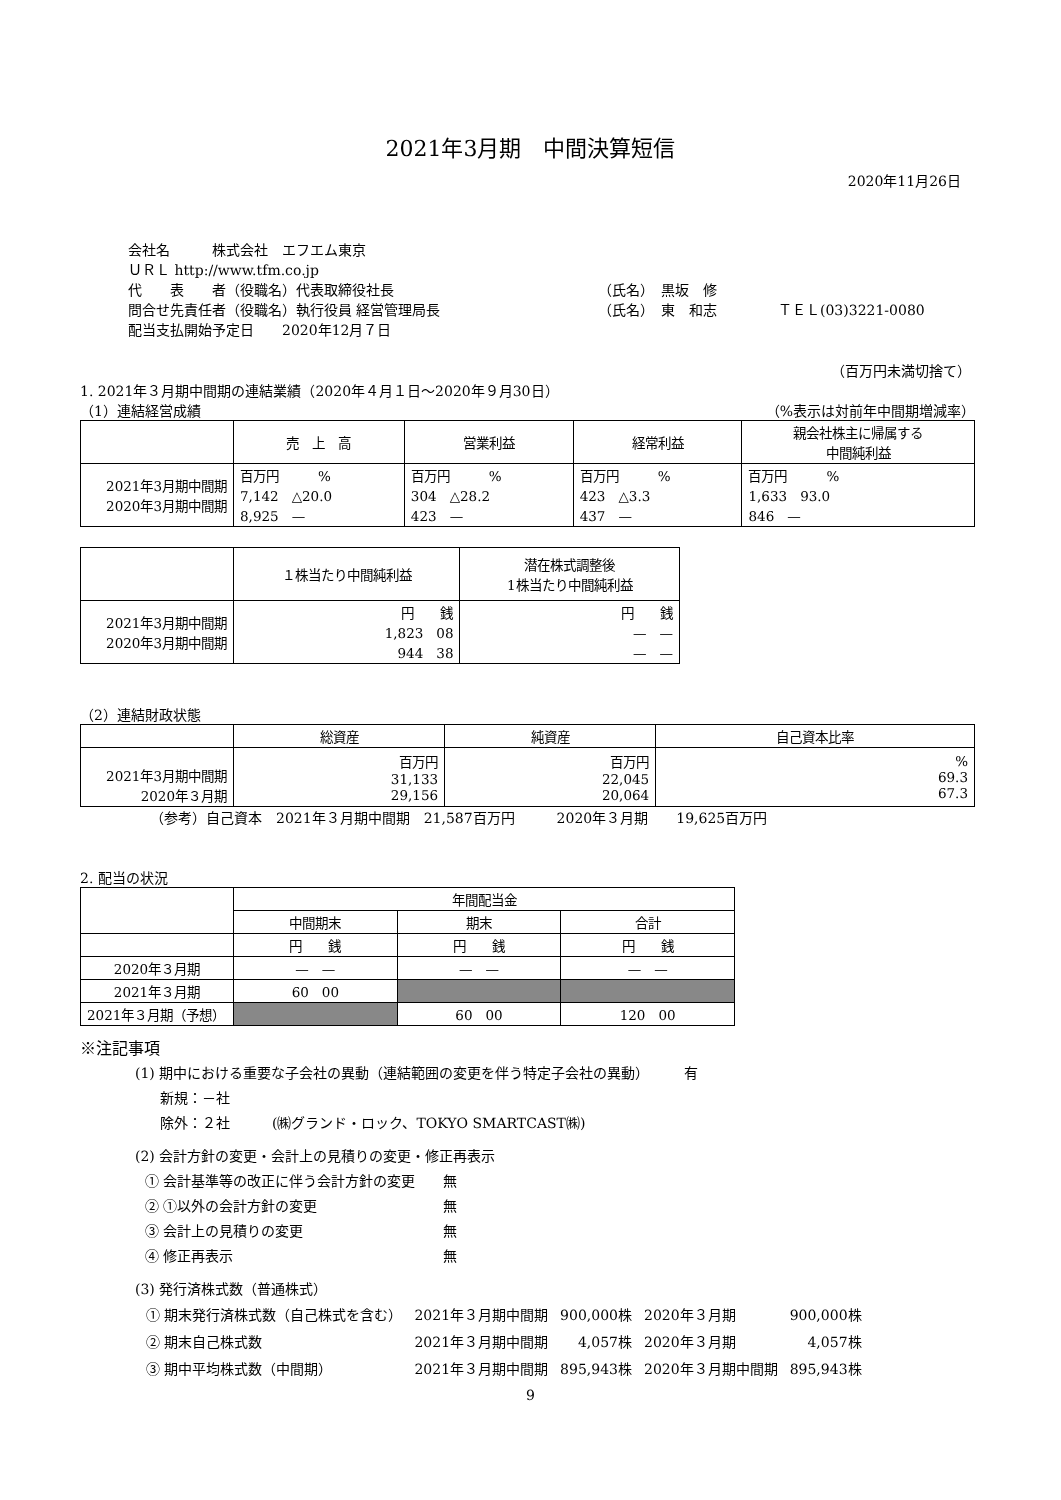2021年3月期　中間決算短信
2020年11月26日
会社名　　　株式会社　エフエム東京
ＵＲＬ http://www.tfm.co.jp
代　　表　　者（役職名）代表取締役社長 （氏名）　黒坂　修
問合せ先責任者（役職名）執行役員 経営管理局長 （氏名）　東　和志 ＴＥＬ(03)3221-0080
配当支払開始予定日　　2020年12月７日
（百万円未満切捨て）
1. 2021年３月期中間期の連結業績（2020年４月１日～2020年９月30日）
（1）連結経営成績 （%表示は対前年中間期増減率）
| | 売 上 高 | 営業利益 | 経常利益 | 親会社株主に帰属する 中間純利益 |
| --- | --- | --- | --- | --- |
| 2021年3月期中間期 2020年3月期中間期 | 百万円 % 7,142 △20.0 8,925 — | 百万円 % 304 △28.2 423 — | 百万円 % 423 △3.3 437 — | 百万円 % 1,633 93.0 846 — |
| | １株当たり中間純利益 | 潜在株式調整後 1株当たり中間純利益 |
| --- | --- | --- |
| 2021年3月期中間期 2020年3月期中間期 | 円 銭 1,823 08 944 38 | 円 銭 — — — — |
（2）連結財政状態
| | 総資産 | 純資産 | 自己資本比率 |
| --- | --- | --- | --- |
| 2021年3月期中間期 2020年３月期 | 百万円 31,133 29,156 | 百万円 22,045 20,064 | % 69.3 67.3 |
（参考）自己資本　2021年３月期中間期　21,587百万円　　　2020年３月期　　19,625百万円
2. 配当の状況
| | 年間配当金 | | |
| --- | --- | --- | --- |
| | 中間期末 | 期末 | 合計 |
| | 円 銭 | 円 銭 | 円 銭 |
| 2020年３月期 | — — | — — | — — |
| 2021年３月期 | 60 00 | | |
| 2021年３月期（予想） | | 60 00 | 120 00 |
※注記事項
(1) 期中における重要な子会社の異動（連結範囲の変更を伴う特定子会社の異動）　　　有
新規：－社
除外：２社　　　(㈱グランド・ロック、TOKYO SMARTCAST㈱)
(2) 会計方針の変更・会計上の見積りの変更・修正再表示
① 会計基準等の改正に伴う会計方針の変更　　無
② ①以外の会計方針の変更　　　　　　　　　無
③ 会計上の見積りの変更　　　　　　　　　　無
④ 修正再表示　　　　　　　　　　　　　　　無
(3) 発行済株式数（普通株式）
| ① 期末発行済株式数（自己株式を含む） | 2021年３月期中間期 | 900,000株 | 2020年３月期 | 900,000株 |
| ② 期末自己株式数 | 2021年３月期中間期 | 4,057株 | 2020年３月期 | 4,057株 |
| ③ 期中平均株式数（中間期） | 2021年３月期中間期 | 895,943株 | 2020年３月期中間期 | 895,943株 |
9